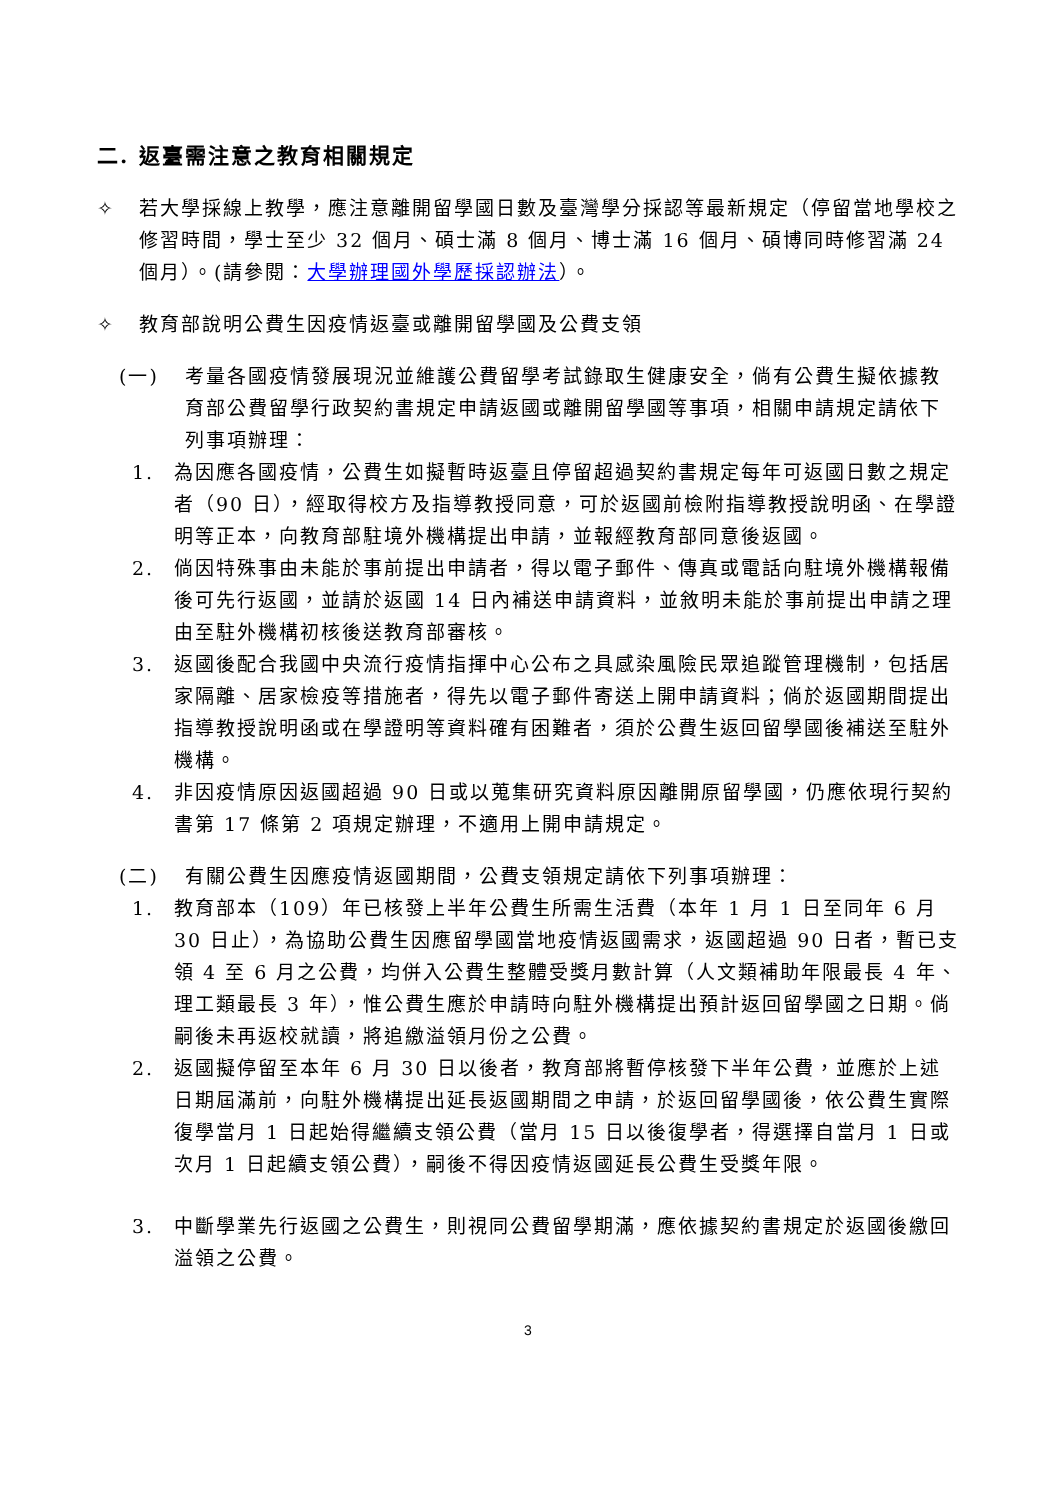二. 返臺需注意之教育相關規定
✧ 若大學採線上教學，應注意離開留學國日數及臺灣學分採認等最新規定（停留當地學校之修習時間，學士至少 32 個月、碩士滿 8 個月、博士滿 16 個月、碩博同時修習滿 24 個月）。(請參閱：大學辦理國外學歷採認辦法）。
✧ 教育部說明公費生因疫情返臺或離開留學國及公費支領
(一) 考量各國疫情發展現況並維護公費留學考試錄取生健康安全，倘有公費生擬依據教育部公費留學行政契約書規定申請返國或離開留學國等事項，相關申請規定請依下列事項辦理：
1. 為因應各國疫情，公費生如擬暫時返臺且停留超過契約書規定每年可返國日數之規定者（90 日），經取得校方及指導教授同意，可於返國前檢附指導教授說明函、在學證明等正本，向教育部駐境外機構提出申請，並報經教育部同意後返國。
2. 倘因特殊事由未能於事前提出申請者，得以電子郵件、傳真或電話向駐境外機構報備後可先行返國，並請於返國 14 日內補送申請資料，並敘明未能於事前提出申請之理由至駐外機構初核後送教育部審核。
3. 返國後配合我國中央流行疫情指揮中心公布之具感染風險民眾追蹤管理機制，包括居家隔離、居家檢疫等措施者，得先以電子郵件寄送上開申請資料；倘於返國期間提出指導教授說明函或在學證明等資料確有困難者，須於公費生返回留學國後補送至駐外機構。
4. 非因疫情原因返國超過 90 日或以蒐集研究資料原因離開原留學國，仍應依現行契約書第 17 條第 2 項規定辦理，不適用上開申請規定。
(二) 有關公費生因應疫情返國期間，公費支領規定請依下列事項辦理：
1. 教育部本（109）年已核發上半年公費生所需生活費（本年 1 月 1 日至同年 6 月 30 日止），為協助公費生因應留學國當地疫情返國需求，返國超過 90 日者，暫已支領 4 至 6 月之公費，均併入公費生整體受獎月數計算（人文類補助年限最長 4 年、理工類最長 3 年），惟公費生應於申請時向駐外機構提出預計返回留學國之日期。倘嗣後未再返校就讀，將追繳溢領月份之公費。
2. 返國擬停留至本年 6 月 30 日以後者，教育部將暫停核發下半年公費，並應於上述日期屆滿前，向駐外機構提出延長返國期間之申請，於返回留學國後，依公費生實際復學當月 1 日起始得繼續支領公費（當月 15 日以後復學者，得選擇自當月 1 日或次月 1 日起續支領公費），嗣後不得因疫情返國延長公費生受獎年限。
3. 中斷學業先行返國之公費生，則視同公費留學期滿，應依據契約書規定於返國後繳回溢領之公費。
3